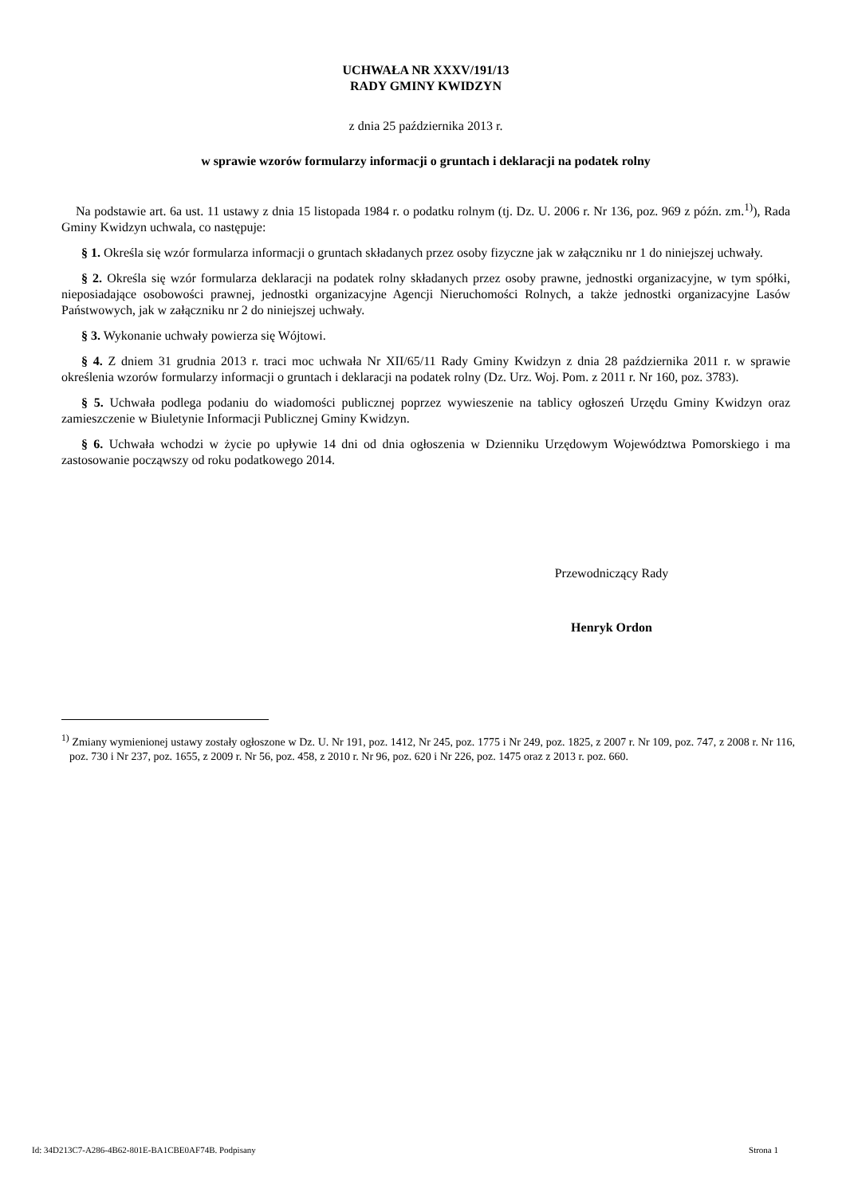UCHWAŁA NR XXXV/191/13
RADY GMINY KWIDZYN
z dnia 25 października 2013 r.
w sprawie wzorów formularzy informacji o gruntach i deklaracji na podatek rolny
Na podstawie art. 6a ust. 11 ustawy z dnia 15 listopada 1984 r. o podatku rolnym (tj. Dz. U. 2006 r. Nr 136, poz. 969 z późn. zm.<sup>1)</sup>), Rada Gminy Kwidzyn uchwala, co następuje:
§ 1. Określa się wzór formularza informacji o gruntach składanych przez osoby fizyczne jak w załączniku nr 1 do niniejszej uchwały.
§ 2. Określa się wzór formularza deklaracji na podatek rolny składanych przez osoby prawne, jednostki organizacyjne, w tym spółki, nieposiadające osobowości prawnej, jednostki organizacyjne Agencji Nieruchomości Rolnych, a także jednostki organizacyjne Lasów Państwowych, jak w załączniku nr 2 do niniejszej uchwały.
§ 3. Wykonanie uchwały powierza się Wójtowi.
§ 4. Z dniem 31 grudnia 2013 r. traci moc uchwała Nr XII/65/11 Rady Gminy Kwidzyn z dnia 28 października 2011 r. w sprawie określenia wzorów formularzy informacji o gruntach i deklaracji na podatek rolny (Dz. Urz. Woj. Pom. z 2011 r. Nr 160, poz. 3783).
§ 5. Uchwała podlega podaniu do wiadomości publicznej poprzez wywieszenie na tablicy ogłoszeń Urzędu Gminy Kwidzyn oraz zamieszczenie w Biuletynie Informacji Publicznej Gminy Kwidzyn.
§ 6. Uchwała wchodzi w życie po upływie 14 dni od dnia ogłoszenia w Dzienniku Urzędowym Województwa Pomorskiego i ma zastosowanie począwszy od roku podatkowego 2014.
Przewodniczący Rady
Henryk Ordon
<sup>1)</sup> Zmiany wymienionej ustawy zostały ogłoszone w Dz. U. Nr 191, poz. 1412, Nr 245, poz. 1775 i Nr 249, poz. 1825, z 2007 r. Nr 109, poz. 747, z 2008 r. Nr 116, poz. 730 i Nr 237, poz. 1655, z 2009 r. Nr 56, poz. 458, z 2010 r. Nr 96, poz. 620 i Nr 226, poz. 1475 oraz z 2013 r. poz. 660.
Id: 34D213C7-A286-4B62-801E-BA1CBE0AF74B. Podpisany Strona 1